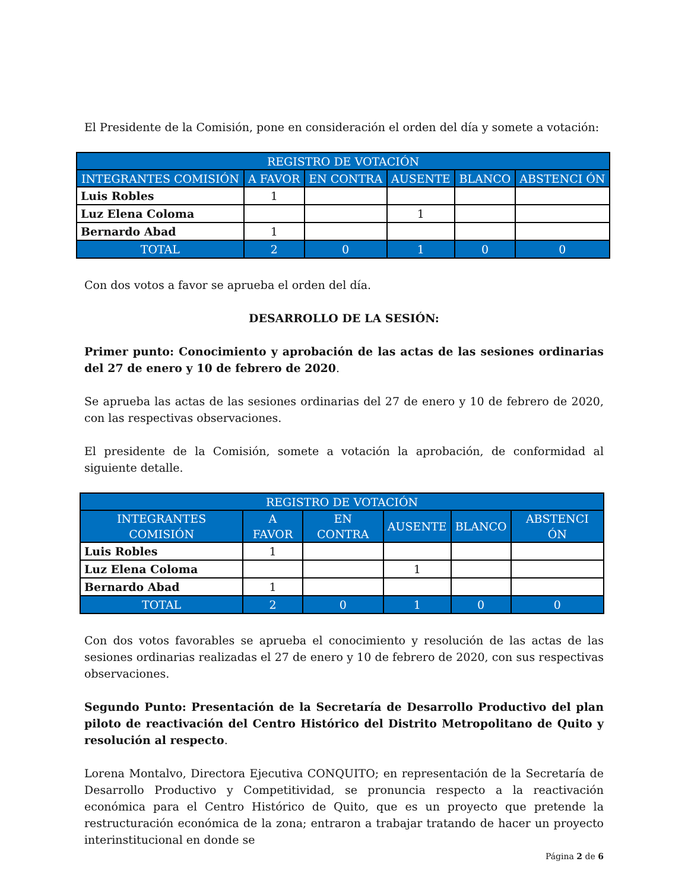El Presidente de la Comisión, pone en consideración el orden del día y somete a votación:
| REGISTRO DE VOTACIÓN | | | | | |
| --- | --- | --- | --- | --- | --- |
| INTEGRANTES COMISIÓN | A FAVOR | EN CONTRA | AUSENTE | BLANCO | ABSTENCI ÓN |
| Luis Robles | 1 | | | | |
| Luz Elena Coloma | | | 1 | | |
| Bernardo Abad | 1 | | | | |
| TOTAL | 2 | 0 | 1 | 0 | 0 |
Con dos votos a favor se aprueba el orden del día.
DESARROLLO DE LA SESIÓN:
Primer punto: Conocimiento y aprobación de las actas de las sesiones ordinarias del 27 de enero y 10 de febrero de 2020.
Se aprueba las actas de las sesiones ordinarias del 27 de enero y 10 de febrero de 2020, con las respectivas observaciones.
El presidente de la Comisión, somete a votación la aprobación, de conformidad al siguiente detalle.
| REGISTRO DE VOTACIÓN | | | | | |
| --- | --- | --- | --- | --- | --- |
| INTEGRANTES COMISIÓN | A FAVOR | EN CONTRA | AUSENTE | BLANCO | ABSTENCI ÓN |
| Luis Robles | 1 | | | | |
| Luz Elena Coloma | | | 1 | | |
| Bernardo Abad | 1 | | | | |
| TOTAL | 2 | 0 | 1 | 0 | 0 |
Con dos votos favorables se aprueba el conocimiento y resolución de las actas de las sesiones ordinarias realizadas el 27 de enero y 10 de febrero de 2020, con sus respectivas observaciones.
Segundo Punto: Presentación de la Secretaría de Desarrollo Productivo del plan piloto de reactivación del Centro Histórico del Distrito Metropolitano de Quito y resolución al respecto.
Lorena Montalvo, Directora Ejecutiva CONQUITO; en representación de la Secretaría de Desarrollo Productivo y Competitividad, se pronuncia respecto a la reactivación económica para el Centro Histórico de Quito, que es un proyecto que pretende la restructuración económica de la zona; entraron a trabajar tratando de hacer un proyecto interinstitucional en donde se
Página 2 de 6